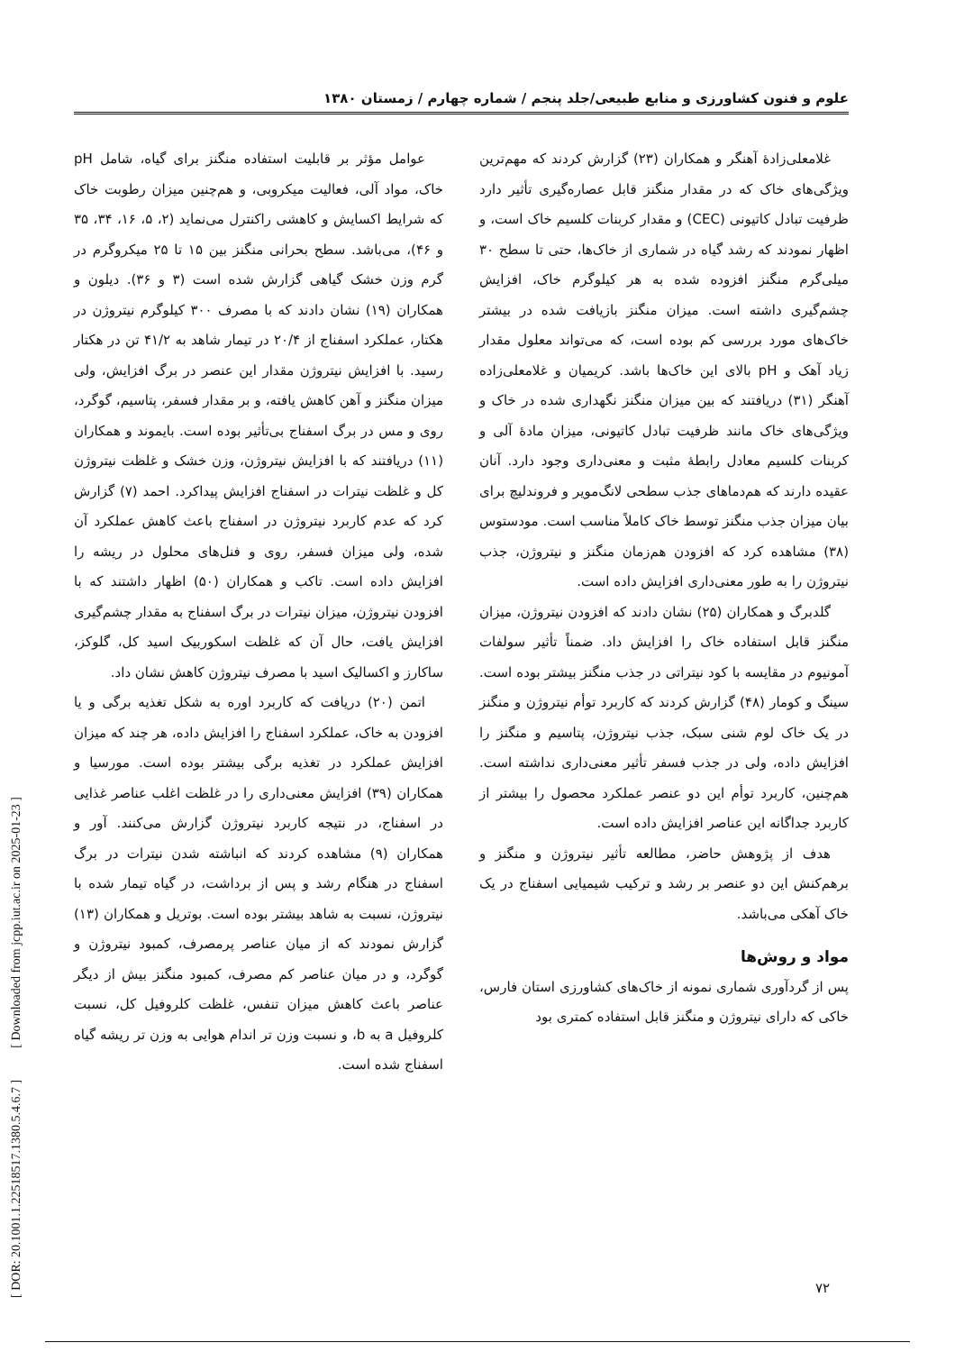علوم و فنون کشاورزی و منابع طبیعی/جلد پنجم / شماره چهارم / زمستان ۱۳۸۰
عوامل مؤثر بر قابلیت استفاده منگنز برای گیاه، شامل pH خاک، مواد آلی، فعالیت میکروبی، و هم‌چنین میزان رطوبت خاک که شرایط اکسایش و کاهشی راکنترل می‌نماید (۲، ۵، ۱۶، ۳۴، ۳۵ و ۴۶)، می‌باشد. سطح بحرانی منگنز بین ۱۵ تا ۲۵ میکروگرم در گرم وزن خشک گیاهی گزارش شده است (۳ و ۳۶). دیلون و همکاران (۱۹) نشان دادند که با مصرف ۳۰۰ کیلوگرم نیتروژن در هکتار، عملکرد اسفناج از ۲۰/۴ در تیمار شاهد به ۴۱/۲ تن در هکتار رسید. با افزایش نیتروژن مقدار این عنصر در برگ افزایش، ولی میزان منگنز و آهن کاهش یافته، و بر مقدار فسفر، پتاسیم، گوگرد، روی و مس در برگ اسفناج بی‌تأثیر بوده است. بایموند و همکاران (۱۱) دریافتند که با افزایش نیتروژن، وزن خشک و غلظت نیتروژن کل و غلظت نیترات در اسفناج افزایش پیداکرد. احمد (۷) گزارش کرد که عدم کاربرد نیتروژن در اسفناج باعث کاهش عملکرد آن شده، ولی میزان فسفر، روی و فنل‌های محلول در ریشه را افزایش داده است. تاکب و همکاران (۵۰) اظهار داشتند که با افزودن نیتروژن، میزان نیترات در برگ اسفناج به مقدار چشم‌گیری افزایش یافت، حال آن که غلظت اسکوربیک اسید کل، گلوکز، ساکارز و اکسالیک اسید با مصرف نیتروژن کاهش نشان داد.
اتمن (۲۰) دریافت که کاربرد اوره به شکل تغذیه برگی و یا افزودن به خاک، عملکرد اسفناج را افزایش داده، هر چند که میزان افزایش عملکرد در تغذیه برگی بیشتر بوده است. مورسیا و همکاران (۳۹) افزایش معنی‌داری را در غلظت اغلب عناصر غذایی در اسفناج، در نتیجه کاربرد نیتروژن گزارش می‌کنند. آور و همکاران (۹) مشاهده کردند که انباشته شدن نیترات در برگ اسفناج در هنگام رشد و پس از برداشت، در گیاه تیمار شده با نیتروژن، نسبت به شاهد بیشتر بوده است. بوتریل و همکاران (۱۳) گزارش نمودند که از میان عناصر پرمصرف، کمبود نیتروژن و گوگرد، و در میان عناصر کم مصرف، کمبود منگنز بیش از دیگر عناصر باعث کاهش میزان تنفس، غلظت کلروفیل کل، نسبت کلروفیل a به b، و نسبت وزن تر اندام هوایی به وزن تر ریشه گیاه اسفناج شده است.
غلامعلی‌زادهٔ آهنگر و همکاران (۲۳) گزارش کردند که مهم‌ترین ویژگی‌های خاک که در مقدار منگنز قابل عصاره‌گیری تأثیر دارد ظرفیت تبادل کاتیونی (CEC) و مقدار کربنات کلسیم خاک است، و اظهار نمودند که رشد گیاه در شماری از خاک‌ها، حتی تا سطح ۳۰ میلی‌گرم منگنز افزوده شده به هر کیلوگرم خاک، افزایش چشم‌گیری داشته است. میزان منگنز بازیافت شده در بیشتر خاک‌های مورد بررسی کم بوده است، که می‌تواند معلول مقدار زیاد آهک و pH بالای این خاک‌ها باشد. کریمیان و غلامعلی‌زاده آهنگر (۳۱) دریافتند که بین میزان منگنز نگهداری شده در خاک و ویژگی‌های خاک مانند ظرفیت تبادل کاتیونی، میزان مادهٔ آلی و کربنات کلسیم معادل رابطهٔ مثبت و معنی‌داری وجود دارد. آنان عقیده دارند که هم‌دماهای جذب سطحی لانگ‌مویر و فروندلیچ برای بیان میزان جذب منگنز توسط خاک کاملاً مناسب است. مودستوس (۳۸) مشاهده کرد که افزودن هم‌زمان منگنز و نیتروژن، جذب نیتروژن را به طور معنی‌داری افزایش داده است.
گلدبرگ و همکاران (۲۵) نشان دادند که افزودن نیتروژن، میزان منگنز قابل استفاده خاک را افزایش داد. ضمناً تأثیر سولفات آمونیوم در مقایسه با کود نیتراتی در جذب منگنز بیشتر بوده است. سینگ و کومار (۴۸) گزارش کردند که کاربرد توأم نیتروژن و منگنز در یک خاک لوم شنی سبک، جذب نیتروژن، پتاسیم و منگنز را افزایش داده، ولی در جذب فسفر تأثیر معنی‌داری نداشته است. هم‌چنین، کاربرد توأم این دو عنصر عملکرد محصول را بیشتر از کاربرد جداگانه این عناصر افزایش داده است.
هدف از پژوهش حاضر، مطالعه تأثیر نیتروژن و منگنز و برهم‌کنش این دو عنصر بر رشد و ترکیب شیمیایی اسفناج در یک خاک آهکی می‌باشد.
مواد و روش‌ها
پس از گردآوری شماری نمونه از خاک‌های کشاورزی استان فارس، خاکی که دارای نیتروژن و منگنز قابل استفاده کمتری بود
[ DOR: 20.1001.1.22518517.1380.5.4.6.7 ] [ Downloaded from jcpp.iut.ac.ir on 2025-01-23 ]
۷۲